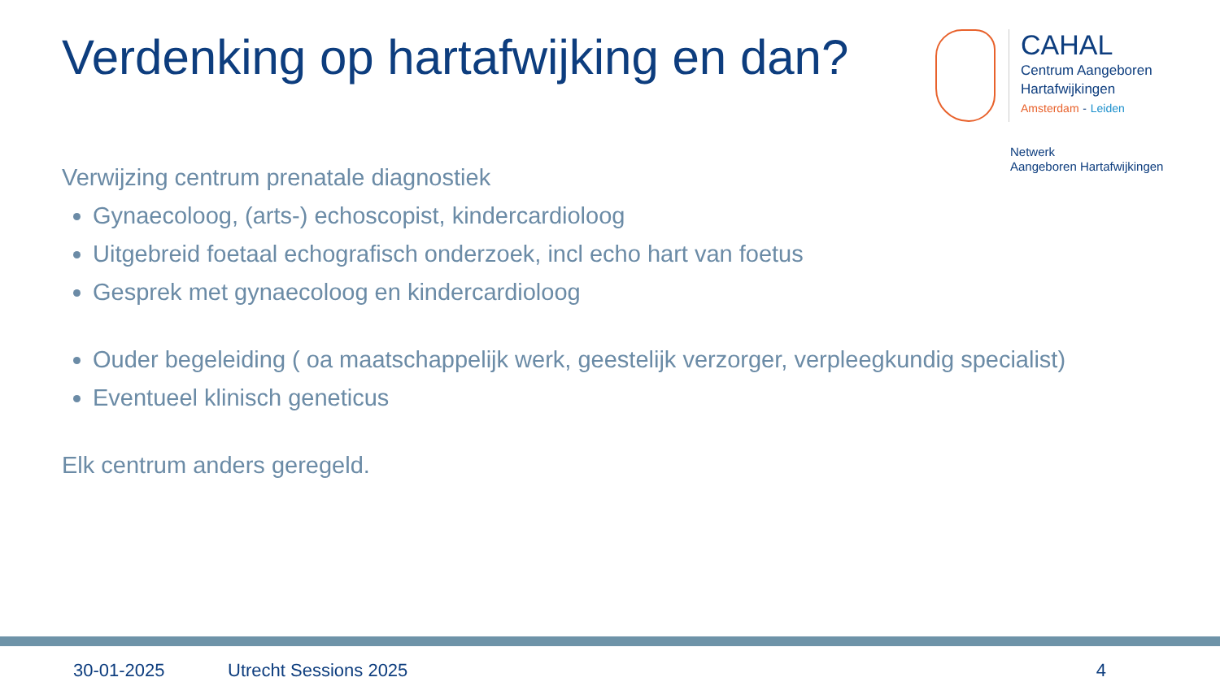Verdenking op hartafwijking en dan?
CAHAL
Centrum Aangeboren
Hartafwijkingen
Amsterdam - Leiden
Netwerk
Aangeboren Hartafwijkingen
Verwijzing centrum prenatale diagnostiek
Gynaecoloog, (arts-) echoscopist, kindercardioloog
Uitgebreid foetaal echografisch onderzoek, incl echo hart van foetus
Gesprek met gynaecoloog en kindercardioloog
Ouder begeleiding ( oa maatschappelijk werk, geestelijk verzorger, verpleegkundig specialist)
Eventueel klinisch geneticus
Elk centrum anders geregeld.
30-01-2025 Utrecht Sessions 2025 4